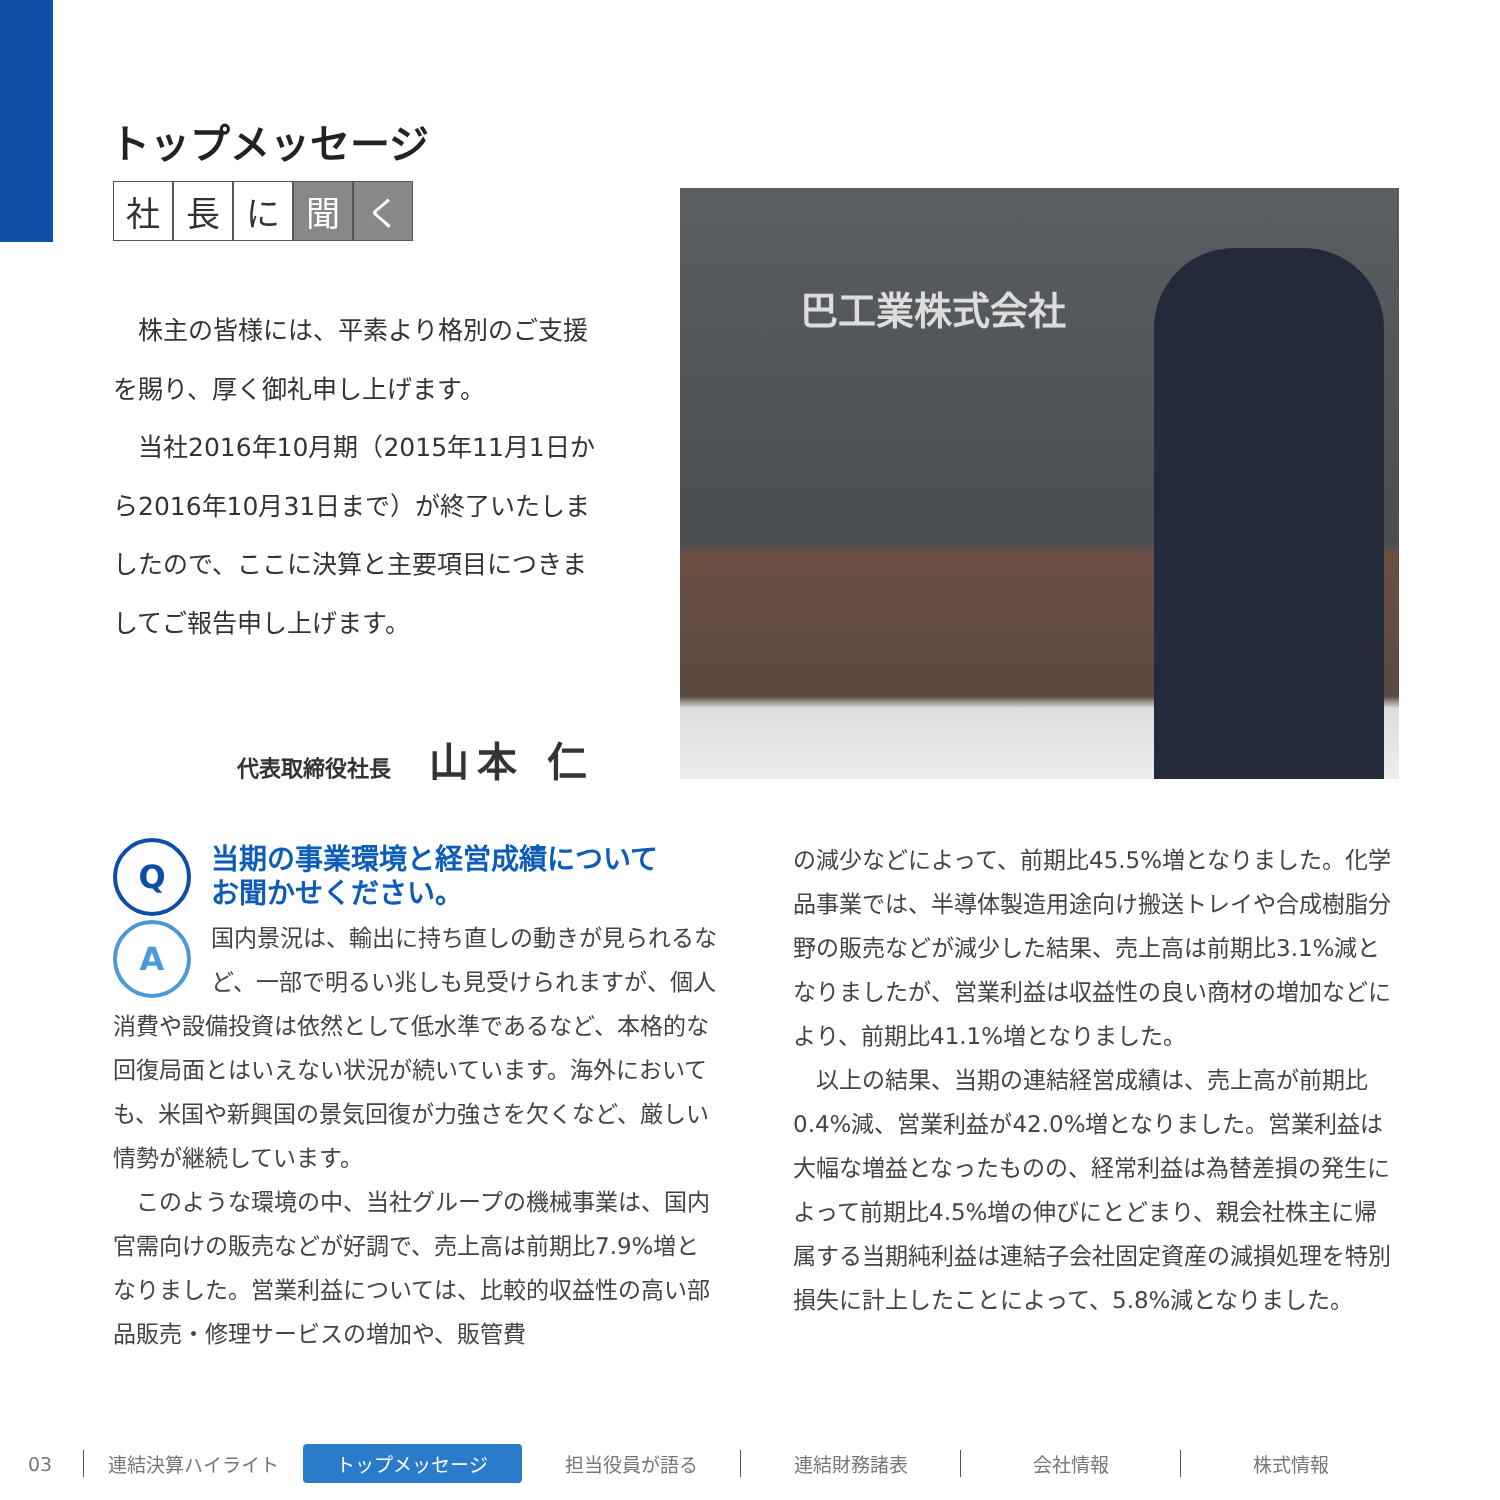トップメッセージ
社長 に 聞 く
　株主の皆様には、平素より格別のご支援を賜り、厚く御礼申し上げます。
　当社2016年10月期（2015年11月1日から2016年10月31日まで）が終了いたしましたので、ここに決算と主要項目につきましてご報告申し上げます。
代表取締役社長 山本 仁
巴工業株式会社
Q
当期の事業環境と経営成績について
お聞かせください。
A国内景況は、輸出に持ち直しの動きが見られるなど、一部で明るい兆しも見受けられますが、個人消費や設備投資は依然として低水準であるなど、本格的な回復局面とはいえない状況が続いています。海外においても、米国や新興国の景気回復が力強さを欠くなど、厳しい情勢が継続しています。
　このような環境の中、当社グループの機械事業は、国内官需向けの販売などが好調で、売上高は前期比7.9%増となりました。営業利益については、比較的収益性の高い部品販売・修理サービスの増加や、販管費
の減少などによって、前期比45.5%増となりました。化学品事業では、半導体製造用途向け搬送トレイや合成樹脂分野の販売などが減少した結果、売上高は前期比3.1%減となりましたが、営業利益は収益性の良い商材の増加などにより、前期比41.1%増となりました。
　以上の結果、当期の連結経営成績は、売上高が前期比0.4%減、営業利益が42.0%増となりました。営業利益は大幅な増益となったものの、経常利益は為替差損の発生によって前期比4.5%増の伸びにとどまり、親会社株主に帰属する当期純利益は連結子会社固定資産の減損処理を特別損失に計上したことによって、5.8%減となりました。
03 連結決算ハイライト トップメッセージ 担当役員が語る 連結財務諸表 会社情報 株式情報